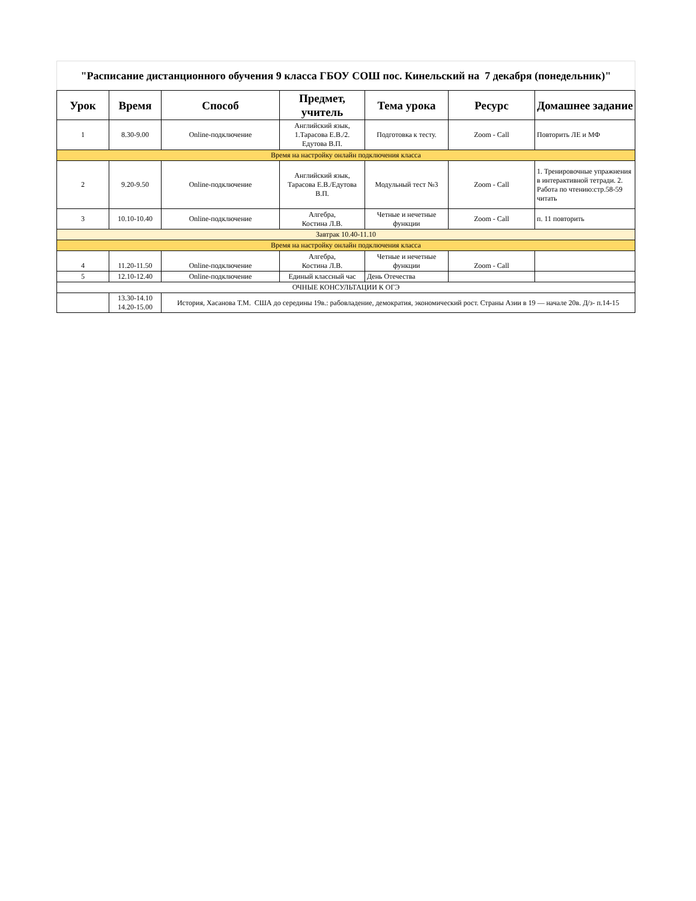| "Расписание дистанционного обучения 9 класса ГБОУ СОШ пос. Кинельский на 7 декабря (понедельник)" | | | | | | |
| Урок | Время | Способ | Предмет, учитель | Тема урока | Ресурс | Домашнее задание |
| 1 | 8.30-9.00 | Online-подключение | Английский язык, 1.Тарасова Е.В./2. Едутова В.П. | Подготовка к тесту. | Zoom - Call | Повторить ЛЕ и МФ |
| Время на настройку онлайн подключения класса | | | | | | |
| 2 | 9.20-9.50 | Online-подключение | Английский язык, Тарасова Е.В./Едутова В.П. | Модульный тест №3 | Zoom - Call | 1. Тренировочные упражнения в интерактивной тетради. 2. Работа по чтению:стр.58-59 читать |
| 3 | 10.10-10.40 | Online-подключение | Алгебра, Костина Л.В. | Четные и нечетные функции | Zoom - Call | п. 11 повторить |
| Завтрак 10.40-11.10 | | | | | | |
| Время на настройку онлайн подключения класса | | | | | | |
| 4 | 11.20-11.50 | Online-подключение | Алгебра, Костина Л.В. | Четные и нечетные функции | Zoom - Call | |
| 5 | 12.10-12.40 | Online-подключение | Единый классный час | День Отечества | | |
| ОЧНЫЕ КОНСУЛЬТАЦИИ К ОГЭ | | | | | | |
| | 13.30-14.10 14.20-15.00 | История, Хасанова Т.М. США до середины 19в.: рабовладение, демократия, экономический рост. Страны Азии в 19 — начале 20в. Д/з- п.14-15 | | | | |